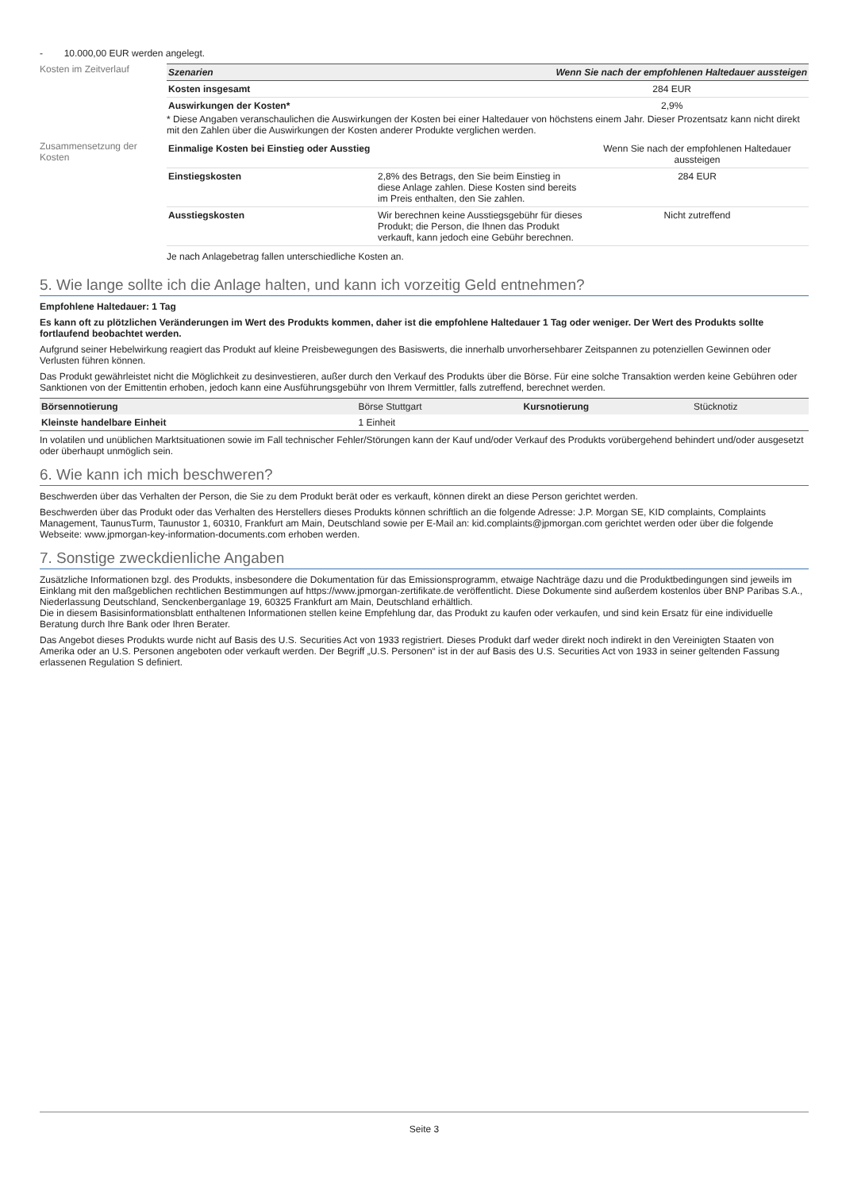- 10.000,00 EUR werden angelegt.
Kosten im Zeitverlauf
| Szenarien | Wenn Sie nach der empfohlenen Haltedauer aussteigen |
| --- | --- |
| Kosten insgesamt | 284 EUR |
| Auswirkungen der Kosten* | 2,9% |
* Diese Angaben veranschaulichen die Auswirkungen der Kosten bei einer Haltedauer von höchstens einem Jahr. Dieser Prozentsatz kann nicht direkt mit den Zahlen über die Auswirkungen der Kosten anderer Produkte verglichen werden.
Zusammensetzung der Kosten
| Einmalige Kosten bei Einstieg oder Ausstieg | | Wenn Sie nach der empfohlenen Haltedauer aussteigen |
| Einstiegskosten | 2,8% des Betrags, den Sie beim Einstieg in diese Anlage zahlen. Diese Kosten sind bereits im Preis enthalten, den Sie zahlen. | 284 EUR |
| Ausstiegskosten | Wir berechnen keine Ausstiegsgebühr für dieses Produkt; die Person, die Ihnen das Produkt verkauft, kann jedoch eine Gebühr berechnen. | Nicht zutreffend |
Je nach Anlagebetrag fallen unterschiedliche Kosten an.
5. Wie lange sollte ich die Anlage halten, und kann ich vorzeitig Geld entnehmen?
Empfohlene Haltedauer: 1 Tag
Es kann oft zu plötzlichen Veränderungen im Wert des Produkts kommen, daher ist die empfohlene Haltedauer 1 Tag oder weniger. Der Wert des Produkts sollte fortlaufend beobachtet werden.
Aufgrund seiner Hebelwirkung reagiert das Produkt auf kleine Preisbewegungen des Basiswerts, die innerhalb unvorhersehbarer Zeitspannen zu potenziellen Gewinnen oder Verlusten führen können.
Das Produkt gewährleistet nicht die Möglichkeit zu desinvestieren, außer durch den Verkauf des Produkts über die Börse. Für eine solche Transaktion werden keine Gebühren oder Sanktionen von der Emittentin erhoben, jedoch kann eine Ausführungsgebühr von Ihrem Vermittler, falls zutreffend, berechnet werden.
| Börsennotierung | Börse Stuttgart | Kursnotierung | Stücknotiz |
| Kleinste handelbare Einheit | 1 Einheit | | |
In volatilen und unüblichen Marktsituationen sowie im Fall technischer Fehler/Störungen kann der Kauf und/oder Verkauf des Produkts vorübergehend behindert und/oder ausgesetzt oder überhaupt unmöglich sein.
6. Wie kann ich mich beschweren?
Beschwerden über das Verhalten der Person, die Sie zu dem Produkt berät oder es verkauft, können direkt an diese Person gerichtet werden.
Beschwerden über das Produkt oder das Verhalten des Herstellers dieses Produkts können schriftlich an die folgende Adresse: J.P. Morgan SE, KID complaints, Complaints Management, TaunusTurm, Taunustor 1, 60310, Frankfurt am Main, Deutschland sowie per E-Mail an: kid.complaints@jpmorgan.com gerichtet werden oder über die folgende Webseite: www.jpmorgan-key-information-documents.com erhoben werden.
7. Sonstige zweckdienliche Angaben
Zusätzliche Informationen bzgl. des Produkts, insbesondere die Dokumentation für das Emissionsprogramm, etwaige Nachträge dazu und die Produktbedingungen sind jeweils im Einklang mit den maßgeblichen rechtlichen Bestimmungen auf https://www.jpmorgan-zertifikate.de veröffentlicht. Diese Dokumente sind außerdem kostenlos über BNP Paribas S.A., Niederlassung Deutschland, Senckenberganlage 19, 60325 Frankfurt am Main, Deutschland erhältlich.
Die in diesem Basisinformationsblatt enthaltenen Informationen stellen keine Empfehlung dar, das Produkt zu kaufen oder verkaufen, und sind kein Ersatz für eine individuelle Beratung durch Ihre Bank oder Ihren Berater.
Das Angebot dieses Produkts wurde nicht auf Basis des U.S. Securities Act von 1933 registriert. Dieses Produkt darf weder direkt noch indirekt in den Vereinigten Staaten von Amerika oder an U.S. Personen angeboten oder verkauft werden. Der Begriff „U.S. Personen“ ist in der auf Basis des U.S. Securities Act von 1933 in seiner geltenden Fassung erlassenen Regulation S definiert.
Seite 3